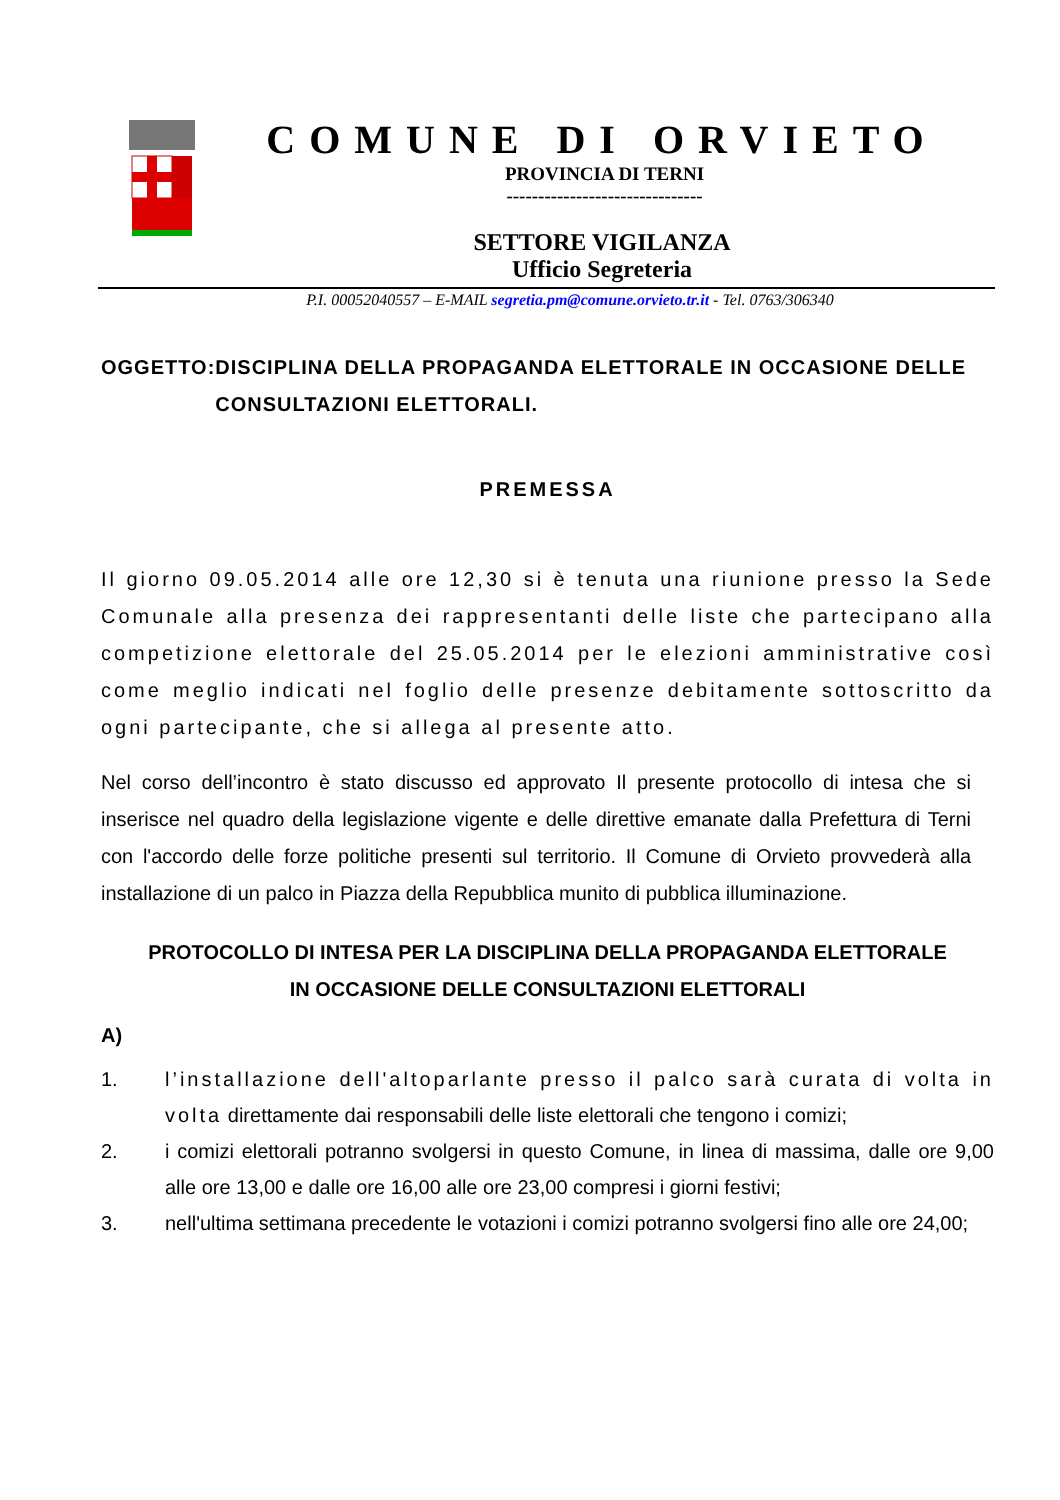COMUNE DI ORVIETO
PROVINCIA DI TERNI
-------------------------------
SETTORE VIGILANZA
Ufficio Segreteria
P.I. 00052040557 – E-MAIL segretia.pm@comune.orvieto.tr.it - Tel. 0763/306340
OGGETTO: DISCIPLINA DELLA PROPAGANDA ELETTORALE IN OCCASIONE DELLE CONSULTAZIONI ELETTORALI.
PREMESSA
Il giorno 09.05.2014 alle ore 12,30 si è tenuta una riunione presso la Sede Comunale alla presenza dei rappresentanti delle liste che partecipano alla competizione elettorale del 25.05.2014 per le elezioni amministrative così come meglio indicati nel foglio delle presenze debitamente sottoscritto da ogni partecipante, che si allega al presente atto.
Nel corso dell’incontro è stato discusso ed approvato Il presente protocollo di intesa che si inserisce nel quadro della legislazione vigente e delle direttive emanate dalla Prefettura di Terni con l'accordo delle forze politiche presenti sul territorio. Il Comune di Orvieto provvederà alla installazione di un palco in Piazza della Repubblica munito di pubblica illuminazione.
PROTOCOLLO DI INTESA PER LA DISCIPLINA DELLA PROPAGANDA ELETTORALE
IN OCCASIONE DELLE CONSULTAZIONI ELETTORALI
A)
1. l’installazione dell'altoparlante presso il palco sarà curata di volta in volta direttamente dai responsabili delle liste elettorali che tengono i comizi;
2. i comizi elettorali potranno svolgersi in questo Comune, in linea di massima, dalle ore 9,00 alle ore 13,00 e dalle ore 16,00 alle ore 23,00 compresi i giorni festivi;
3. nell'ultima settimana precedente le votazioni i comizi potranno svolgersi fino alle ore 24,00;